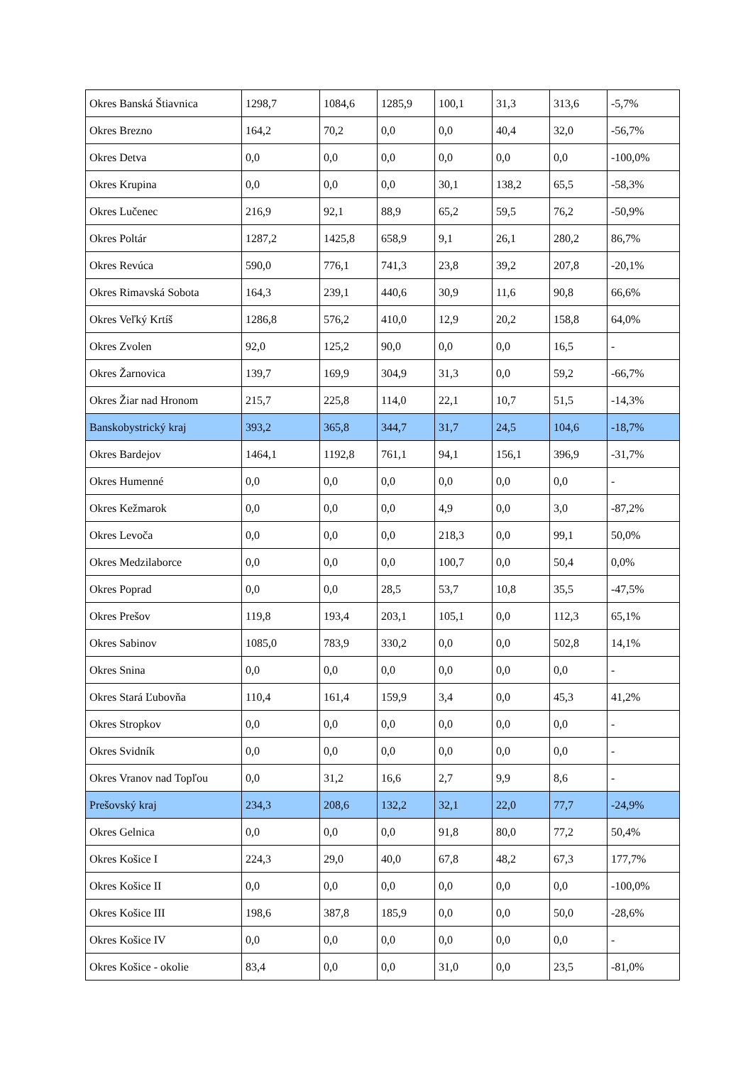| Okres Banská Štiavnica | 1298,7 | 1084,6 | 1285,9 | 100,1 | 31,3 | 313,6 | -5,7% |
| Okres Brezno | 164,2 | 70,2 | 0,0 | 0,0 | 40,4 | 32,0 | -56,7% |
| Okres Detva | 0,0 | 0,0 | 0,0 | 0,0 | 0,0 | 0,0 | -100,0% |
| Okres Krupina | 0,0 | 0,0 | 0,0 | 30,1 | 138,2 | 65,5 | -58,3% |
| Okres Lučenec | 216,9 | 92,1 | 88,9 | 65,2 | 59,5 | 76,2 | -50,9% |
| Okres Poltár | 1287,2 | 1425,8 | 658,9 | 9,1 | 26,1 | 280,2 | 86,7% |
| Okres Revúca | 590,0 | 776,1 | 741,3 | 23,8 | 39,2 | 207,8 | -20,1% |
| Okres Rimavská Sobota | 164,3 | 239,1 | 440,6 | 30,9 | 11,6 | 90,8 | 66,6% |
| Okres Veľký Krtíš | 1286,8 | 576,2 | 410,0 | 12,9 | 20,2 | 158,8 | 64,0% |
| Okres Zvolen | 92,0 | 125,2 | 90,0 | 0,0 | 0,0 | 16,5 | - |
| Okres Žarnovica | 139,7 | 169,9 | 304,9 | 31,3 | 0,0 | 59,2 | -66,7% |
| Okres Žiar nad Hronom | 215,7 | 225,8 | 114,0 | 22,1 | 10,7 | 51,5 | -14,3% |
| Banskobystrický kraj | 393,2 | 365,8 | 344,7 | 31,7 | 24,5 | 104,6 | -18,7% |
| Okres Bardejov | 1464,1 | 1192,8 | 761,1 | 94,1 | 156,1 | 396,9 | -31,7% |
| Okres Humenné | 0,0 | 0,0 | 0,0 | 0,0 | 0,0 | 0,0 | - |
| Okres Kežmarok | 0,0 | 0,0 | 0,0 | 4,9 | 0,0 | 3,0 | -87,2% |
| Okres Levoča | 0,0 | 0,0 | 0,0 | 218,3 | 0,0 | 99,1 | 50,0% |
| Okres Medzilaborce | 0,0 | 0,0 | 0,0 | 100,7 | 0,0 | 50,4 | 0,0% |
| Okres Poprad | 0,0 | 0,0 | 28,5 | 53,7 | 10,8 | 35,5 | -47,5% |
| Okres Prešov | 119,8 | 193,4 | 203,1 | 105,1 | 0,0 | 112,3 | 65,1% |
| Okres Sabinov | 1085,0 | 783,9 | 330,2 | 0,0 | 0,0 | 502,8 | 14,1% |
| Okres Snina | 0,0 | 0,0 | 0,0 | 0,0 | 0,0 | 0,0 | - |
| Okres Stará Ľubovňa | 110,4 | 161,4 | 159,9 | 3,4 | 0,0 | 45,3 | 41,2% |
| Okres Stropkov | 0,0 | 0,0 | 0,0 | 0,0 | 0,0 | 0,0 | - |
| Okres Svidník | 0,0 | 0,0 | 0,0 | 0,0 | 0,0 | 0,0 | - |
| Okres Vranov nad Topľou | 0,0 | 31,2 | 16,6 | 2,7 | 9,9 | 8,6 | - |
| Prešovský kraj | 234,3 | 208,6 | 132,2 | 32,1 | 22,0 | 77,7 | -24,9% |
| Okres Gelnica | 0,0 | 0,0 | 0,0 | 91,8 | 80,0 | 77,2 | 50,4% |
| Okres Košice I | 224,3 | 29,0 | 40,0 | 67,8 | 48,2 | 67,3 | 177,7% |
| Okres Košice II | 0,0 | 0,0 | 0,0 | 0,0 | 0,0 | 0,0 | -100,0% |
| Okres Košice III | 198,6 | 387,8 | 185,9 | 0,0 | 0,0 | 50,0 | -28,6% |
| Okres Košice IV | 0,0 | 0,0 | 0,0 | 0,0 | 0,0 | 0,0 | - |
| Okres Košice - okolie | 83,4 | 0,0 | 0,0 | 31,0 | 0,0 | 23,5 | -81,0% |